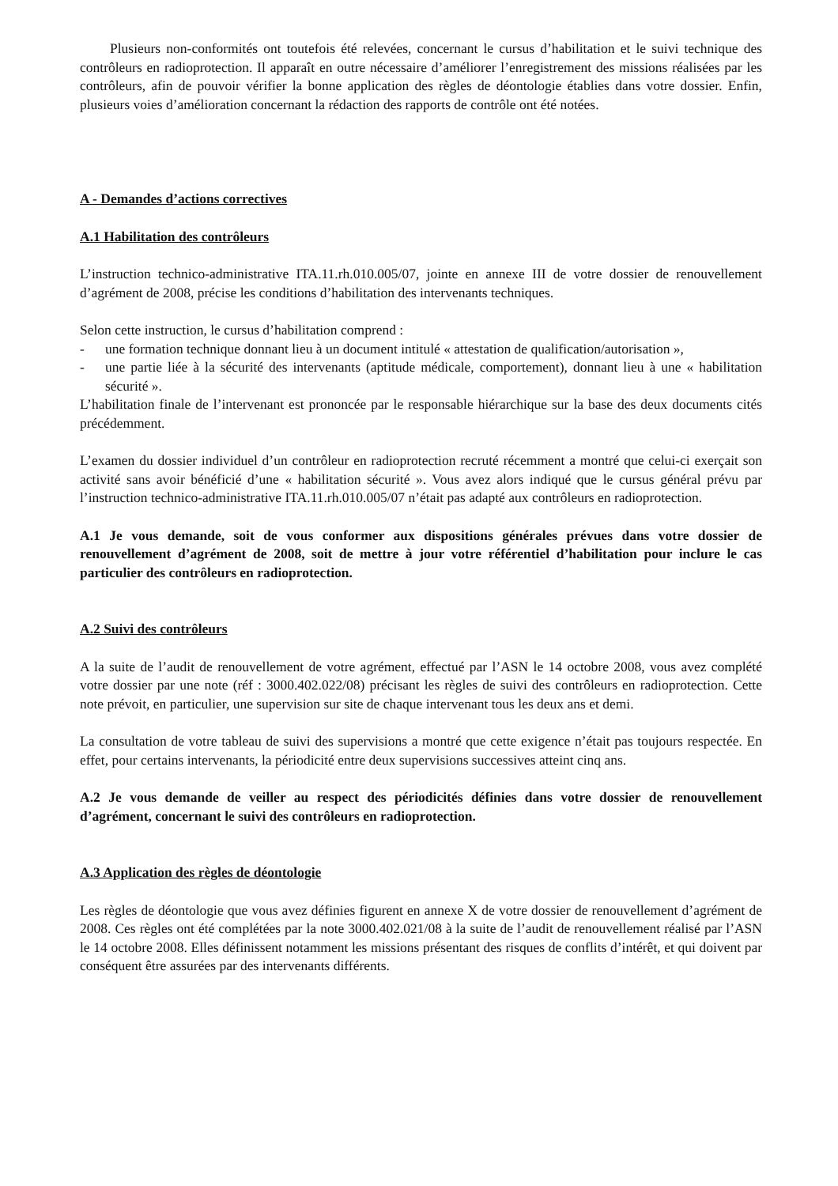Plusieurs non-conformités ont toutefois été relevées, concernant le cursus d’habilitation et le suivi technique des contrôleurs en radioprotection. Il apparaît en outre nécessaire d’améliorer l’enregistrement des missions réalisées par les contrôleurs, afin de pouvoir vérifier la bonne application des règles de déontologie établies dans votre dossier. Enfin, plusieurs voies d’amélioration concernant la rédaction des rapports de contrôle ont été notées.
A - Demandes d’actions correctives
A.1 Habilitation des contrôleurs
L’instruction technico-administrative ITA.11.rh.010.005/07, jointe en annexe III de votre dossier de renouvellement d’agrément de 2008, précise les conditions d’habilitation des intervenants techniques.
Selon cette instruction, le cursus d’habilitation comprend :
- une formation technique donnant lieu à un document intitulé « attestation de qualification/autorisation »,
- une partie liée à la sécurité des intervenants (aptitude médicale, comportement), donnant lieu à une « habilitation sécurité ».
L’habilitation finale de l’intervenant est prononcée par le responsable hiérarchique sur la base des deux documents cités précédemment.
L’examen du dossier individuel d’un contrôleur en radioprotection recruté récemment a montré que celui-ci exerçait son activité sans avoir bénéficié d’une « habilitation sécurité ». Vous avez alors indiqué que le cursus général prévu par l’instruction technico-administrative ITA.11.rh.010.005/07 n’était pas adapté aux contrôleurs en radioprotection.
A.1 Je vous demande, soit de vous conformer aux dispositions générales prévues dans votre dossier de renouvellement d’agrément de 2008, soit de mettre à jour votre référentiel d’habilitation pour inclure le cas particulier des contrôleurs en radioprotection.
A.2 Suivi des contrôleurs
A la suite de l’audit de renouvellement de votre agrément, effectué par l’ASN le 14 octobre 2008, vous avez complété votre dossier par une note (réf : 3000.402.022/08) précisant les règles de suivi des contrôleurs en radioprotection. Cette note prévoit, en particulier, une supervision sur site de chaque intervenant tous les deux ans et demi.
La consultation de votre tableau de suivi des supervisions a montré que cette exigence n’était pas toujours respectée. En effet, pour certains intervenants, la périodicité entre deux supervisions successives atteint cinq ans.
A.2 Je vous demande de veiller au respect des périodicités définies dans votre dossier de renouvellement d’agrément, concernant le suivi des contrôleurs en radioprotection.
A.3 Application des règles de déontologie
Les règles de déontologie que vous avez définies figurent en annexe X de votre dossier de renouvellement d’agrément de 2008. Ces règles ont été complétées par la note 3000.402.021/08 à la suite de l’audit de renouvellement réalisé par l’ASN le 14 octobre 2008. Elles définissent notamment les missions présentant des risques de conflits d’intérêt, et qui doivent par conséquent être assurées par des intervenants différents.